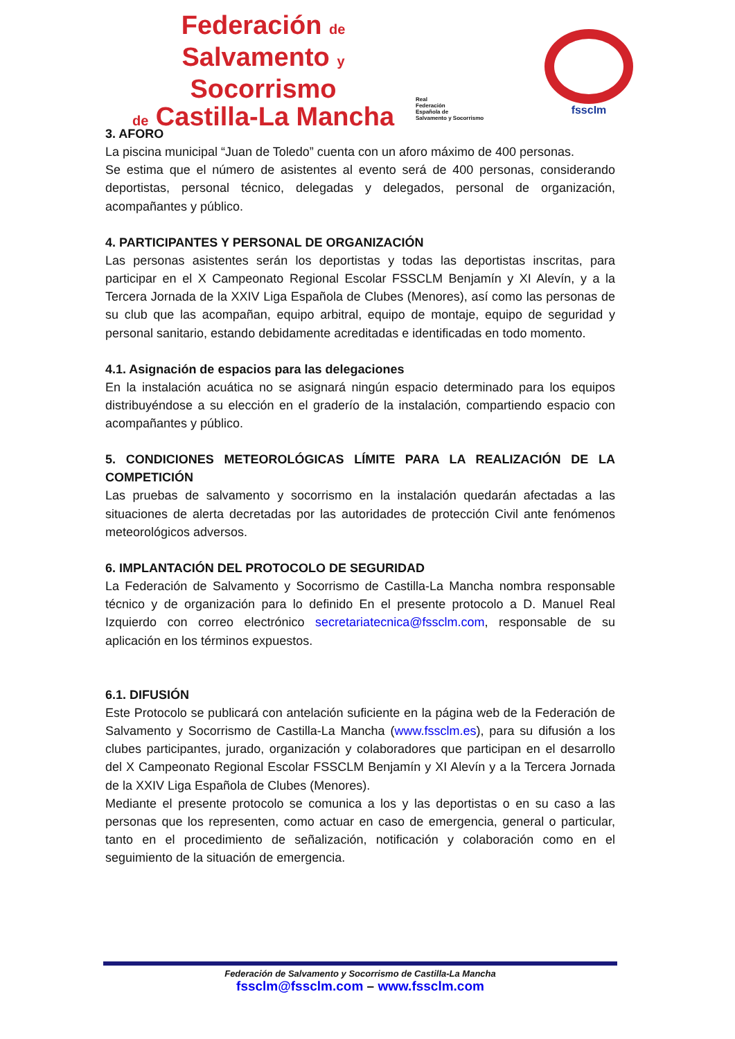Federación de
Salvamento y Socorrismo
de Castilla-La Mancha
Real
Federación
Española de
Salvamento y Socorrismo
fsscIm
3. AFORO
La piscina municipal “Juan de Toledo” cuenta con un aforo máximo de 400 personas.
Se estima que el número de asistentes al evento será de 400 personas, considerando deportistas, personal técnico, delegadas y delegados, personal de organización, acompañantes y público.
4. PARTICIPANTES Y PERSONAL DE ORGANIZACIÓN
Las personas asistentes serán los deportistas y todas las deportistas inscritas, para participar en el X Campeonato Regional Escolar FSSCLM Benjamín y XI Alevín, y a la Tercera Jornada de la XXIV Liga Española de Clubes (Menores), así como las personas de su club que las acompañan, equipo arbitral, equipo de montaje, equipo de seguridad y personal sanitario, estando debidamente acreditadas e identificadas en todo momento.
4.1. Asignación de espacios para las delegaciones
En la instalación acuática no se asignará ningún espacio determinado para los equipos distribuyéndose a su elección en el graderío de la instalación, compartiendo espacio con acompañantes y público.
5. CONDICIONES METEOROLÓGICAS LÍMITE PARA LA REALIZACIÓN DE LA COMPETICIÓN
Las pruebas de salvamento y socorrismo en la instalación quedarán afectadas a las situaciones de alerta decretadas por las autoridades de protección Civil ante fenómenos meteorológicos adversos.
6. IMPLANTACIÓN DEL PROTOCOLO DE SEGURIDAD
La Federación de Salvamento y Socorrismo de Castilla-La Mancha nombra responsable técnico y de organización para lo definido En el presente protocolo a D. Manuel Real Izquierdo con correo electrónico secretariatecnica@fssclm.com, responsable de su aplicación en los términos expuestos.
6.1. DIFUSIÓN
Este Protocolo se publicará con antelación suficiente en la página web de la Federación de Salvamento y Socorrismo de Castilla-La Mancha (www.fssclm.es), para su difusión a los clubes participantes, jurado, organización y colaboradores que participan en el desarrollo del X Campeonato Regional Escolar FSSCLM Benjamín y XI Alevín y a la Tercera Jornada de la XXIV Liga Española de Clubes (Menores).
Mediante el presente protocolo se comunica a los y las deportistas o en su caso a las personas que los representen, como actuar en caso de emergencia, general o particular, tanto en el procedimiento de señalización, notificación y colaboración como en el seguimiento de la situación de emergencia.
Federación de Salvamento y Socorrismo de Castilla-La Mancha
fssclm@fssclm.com – www.fssclm.com